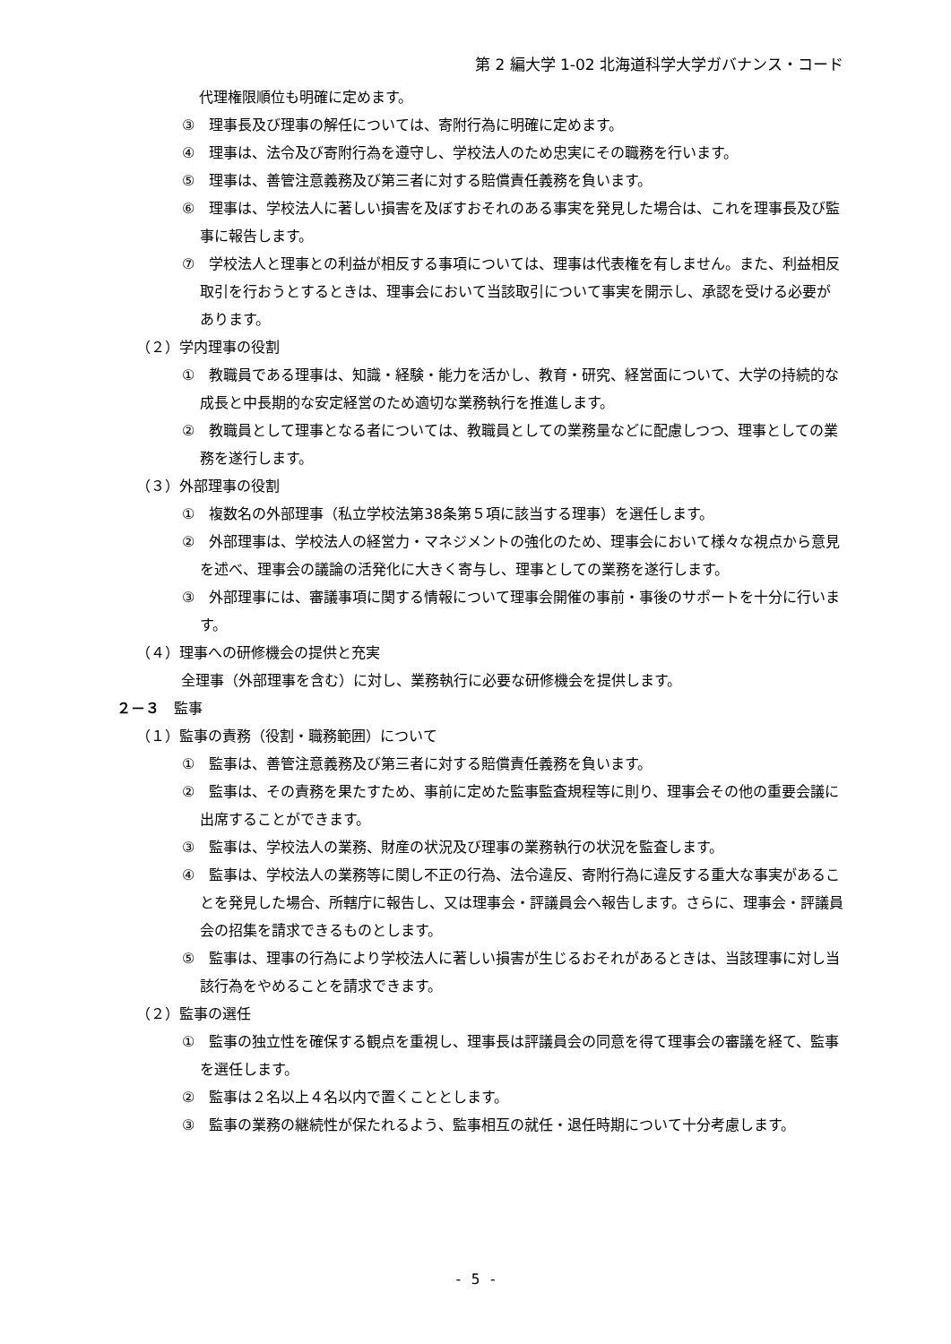第 2 編大学 1-02 北海道科学大学ガバナンス・コード
代理権限順位も明確に定めます。
③　理事長及び理事の解任については、寄附行為に明確に定めます。
④　理事は、法令及び寄附行為を遵守し、学校法人のため忠実にその職務を行います。
⑤　理事は、善管注意義務及び第三者に対する賠償責任義務を負います。
⑥　理事は、学校法人に著しい損害を及ぼすおそれのある事実を発見した場合は、これを理事長及び監事に報告します。
⑦　学校法人と理事との利益が相反する事項については、理事は代表権を有しません。また、利益相反取引を行おうとするときは、理事会において当該取引について事実を開示し、承認を受ける必要があります。
（２）学内理事の役割
①　教職員である理事は、知識・経験・能力を活かし、教育・研究、経営面について、大学の持続的な成長と中長期的な安定経営のため適切な業務執行を推進します。
②　教職員として理事となる者については、教職員としての業務量などに配慮しつつ、理事としての業務を遂行します。
（３）外部理事の役割
①　複数名の外部理事（私立学校法第38条第５項に該当する理事）を選任します。
②　外部理事は、学校法人の経営力・マネジメントの強化のため、理事会において様々な視点から意見を述べ、理事会の議論の活発化に大きく寄与し、理事としての業務を遂行します。
③　外部理事には、審議事項に関する情報について理事会開催の事前・事後のサポートを十分に行います。
（４）理事への研修機会の提供と充実
全理事（外部理事を含む）に対し、業務執行に必要な研修機会を提供します。
２－３　監事
（１）監事の責務（役割・職務範囲）について
①　監事は、善管注意義務及び第三者に対する賠償責任義務を負います。
②　監事は、その責務を果たすため、事前に定めた監事監査規程等に則り、理事会その他の重要会議に出席することができます。
③　監事は、学校法人の業務、財産の状況及び理事の業務執行の状況を監査します。
④　監事は、学校法人の業務等に関し不正の行為、法令違反、寄附行為に違反する重大な事実があることを発見した場合、所轄庁に報告し、又は理事会・評議員会へ報告します。さらに、理事会・評議員会の招集を請求できるものとします。
⑤　監事は、理事の行為により学校法人に著しい損害が生じるおそれがあるときは、当該理事に対し当該行為をやめることを請求できます。
（２）監事の選任
①　監事の独立性を確保する観点を重視し、理事長は評議員会の同意を得て理事会の審議を経て、監事を選任します。
②　監事は２名以上４名以内で置くこととします。
③　監事の業務の継続性が保たれるよう、監事相互の就任・退任時期について十分考慮します。
- 5 -